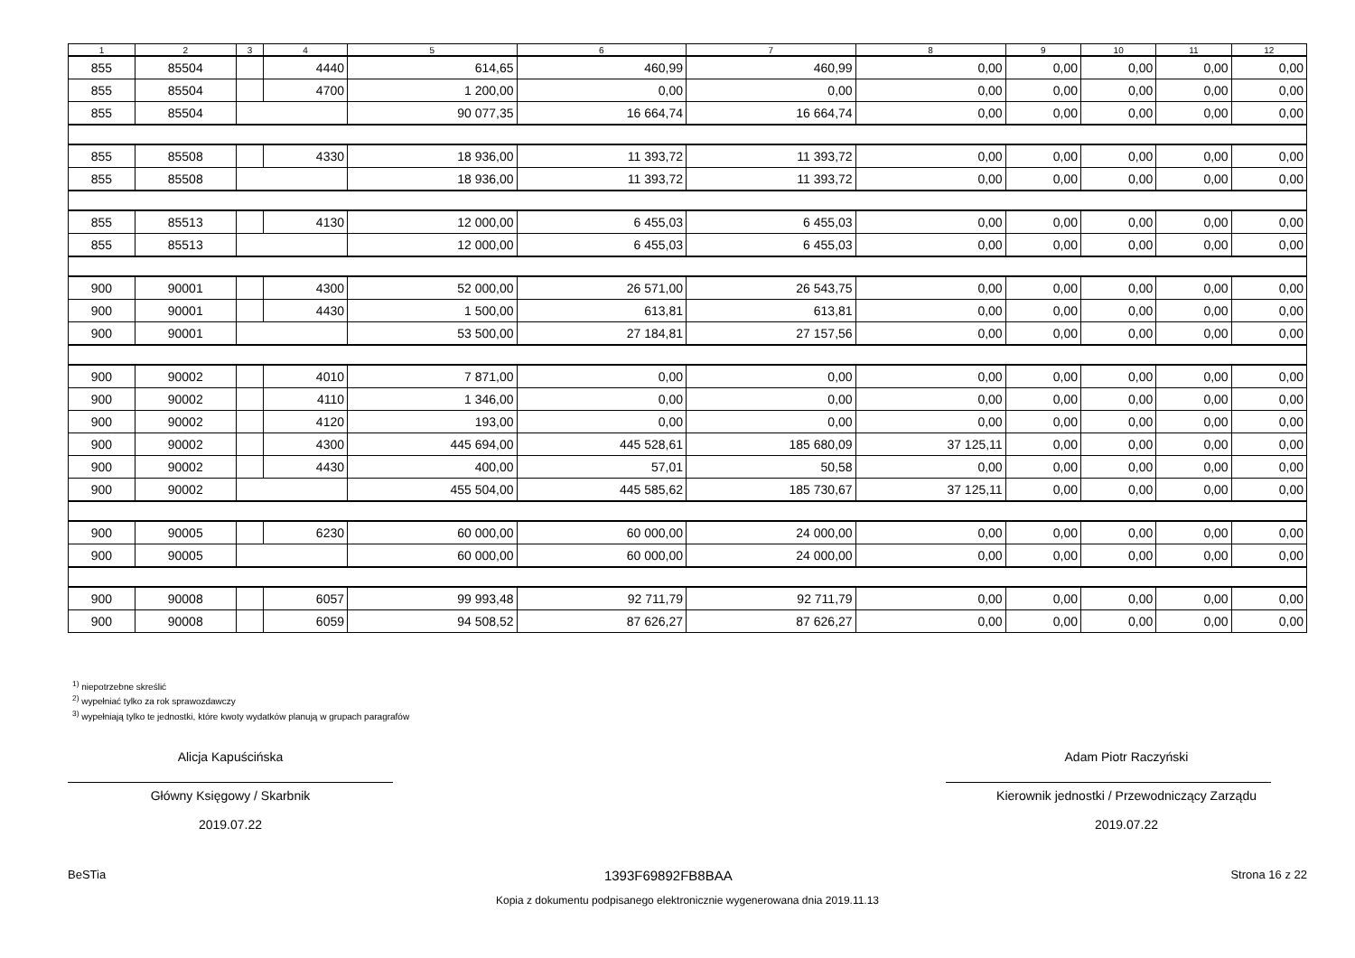| 1 | 2 | 3 | 4 | 5 | 6 | 7 | 8 | 9 | 10 | 11 | 12 |
| --- | --- | --- | --- | --- | --- | --- | --- | --- | --- | --- | --- |
| 855 | 85504 | | 4440 | 614,65 | 460,99 | 460,99 | 0,00 | 0,00 | 0,00 | 0,00 | 0,00 |
| 855 | 85504 | | 4700 | 1 200,00 | 0,00 | 0,00 | 0,00 | 0,00 | 0,00 | 0,00 | 0,00 |
| 855 | 85504 | | | 90 077,35 | 16 664,74 | 16 664,74 | 0,00 | 0,00 | 0,00 | 0,00 | 0,00 |
| 855 | 85508 | | 4330 | 18 936,00 | 11 393,72 | 11 393,72 | 0,00 | 0,00 | 0,00 | 0,00 | 0,00 |
| 855 | 85508 | | | 18 936,00 | 11 393,72 | 11 393,72 | 0,00 | 0,00 | 0,00 | 0,00 | 0,00 |
| 855 | 85513 | | 4130 | 12 000,00 | 6 455,03 | 6 455,03 | 0,00 | 0,00 | 0,00 | 0,00 | 0,00 |
| 855 | 85513 | | | 12 000,00 | 6 455,03 | 6 455,03 | 0,00 | 0,00 | 0,00 | 0,00 | 0,00 |
| 900 | 90001 | | 4300 | 52 000,00 | 26 571,00 | 26 543,75 | 0,00 | 0,00 | 0,00 | 0,00 | 0,00 |
| 900 | 90001 | | 4430 | 1 500,00 | 613,81 | 613,81 | 0,00 | 0,00 | 0,00 | 0,00 | 0,00 |
| 900 | 90001 | | | 53 500,00 | 27 184,81 | 27 157,56 | 0,00 | 0,00 | 0,00 | 0,00 | 0,00 |
| 900 | 90002 | | 4010 | 7 871,00 | 0,00 | 0,00 | 0,00 | 0,00 | 0,00 | 0,00 | 0,00 |
| 900 | 90002 | | 4110 | 1 346,00 | 0,00 | 0,00 | 0,00 | 0,00 | 0,00 | 0,00 | 0,00 |
| 900 | 90002 | | 4120 | 193,00 | 0,00 | 0,00 | 0,00 | 0,00 | 0,00 | 0,00 | 0,00 |
| 900 | 90002 | | 4300 | 445 694,00 | 445 528,61 | 185 680,09 | 37 125,11 | 0,00 | 0,00 | 0,00 | 0,00 |
| 900 | 90002 | | 4430 | 400,00 | 57,01 | 50,58 | 0,00 | 0,00 | 0,00 | 0,00 | 0,00 |
| 900 | 90002 | | | 455 504,00 | 445 585,62 | 185 730,67 | 37 125,11 | 0,00 | 0,00 | 0,00 | 0,00 |
| 900 | 90005 | | 6230 | 60 000,00 | 60 000,00 | 24 000,00 | 0,00 | 0,00 | 0,00 | 0,00 | 0,00 |
| 900 | 90005 | | | 60 000,00 | 60 000,00 | 24 000,00 | 0,00 | 0,00 | 0,00 | 0,00 | 0,00 |
| 900 | 90008 | | 6057 | 99 993,48 | 92 711,79 | 92 711,79 | 0,00 | 0,00 | 0,00 | 0,00 | 0,00 |
| 900 | 90008 | | 6059 | 94 508,52 | 87 626,27 | 87 626,27 | 0,00 | 0,00 | 0,00 | 0,00 | 0,00 |
<sup>1)</sup> niepotrzebne skreślić
<sup>2)</sup> wypełniać tylko za rok sprawozdawczy
<sup>3)</sup> wypełniają tylko te jednostki, które kwoty wydatków planują w grupach paragrafów
Alicja Kapuścińska
Główny Księgowy / Skarbnik
2019.07.22
Adam Piotr Raczyński
Kierownik jednostki / Przewodniczący Zarządu
2019.07.22
BeSTia 1393F69892FB8BAA Strona 16 z 22
Kopia z dokumentu podpisanego elektronicznie wygenerowana dnia 2019.11.13